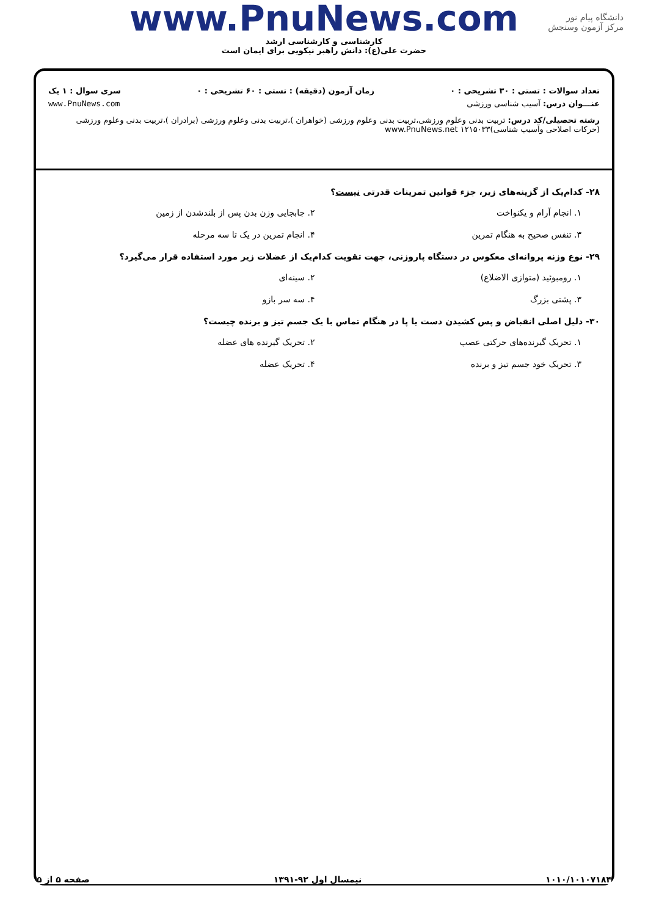دانشگاه پیام نور
مرکز آزمون وسنجش
www.PnuNews.com
کارشناسی و کارشناسی ارشد
حضرت علی(ع): دانش راهبر نیکویی برای ایمان است
تعداد سوالات : تستی : ۳۰ تشریحی : ۰ زمان آزمون (دقیقه) : تستی : ۶۰ تشریحی : ۰ سری سوال : ۱ یک
عنـــوان درس: آسیب شناسی ورزشی www.PnuNews.com
رشته تحصیلی/کد درس: تربیت بدنی وعلوم ورزشی،تربیت بدنی وعلوم ورزشی (خواهران )،تربیت بدنی وعلوم ورزشی (برادران )،تربیت بدنی وعلوم ورزشی (حرکات اصلاحی وآسیب شناسی)۱۲۱۵۰۳۳ www.PnuNews.net
۲۸- کدام‌یک از گزینه‌های زیر، جزء قوانین تمرینات قدرتی نیست؟
۱. انجام آرام و یکنواخت ۲. جابجایی وزن بدن پس از بلندشدن از زمین
۳. تنفس صحیح به هنگام تمرین ۴. انجام تمرین در یک تا سه مرحله
۲۹- نوع وزنه پروانه‌ای معکوس در دستگاه پاروزنی، جهت تقویت کدام‌یک از عضلات زیر مورد استفاده قرار می‌گیرد؟
۱. رومبوئید (متوازی الاضلاع) ۲. سینه‌ای
۳. پشتی بزرگ ۴. سه سر بازو
۳۰- دلیل اصلی انقباض و پس کشیدن دست یا پا در هنگام تماس با یک جسم تیز و برنده چیست؟
۱. تحریک گیرنده‌های حرکتی عصب ۲. تحریک گیرنده های عضله
۳. تحریک خود جسم تیز و برنده ۴. تحریک عضله
۱۰۱۰/۱۰۱۰۷۱۸۴ نیمسال اول ۹۲-۱۳۹۱ صفحه ۵ از ۵